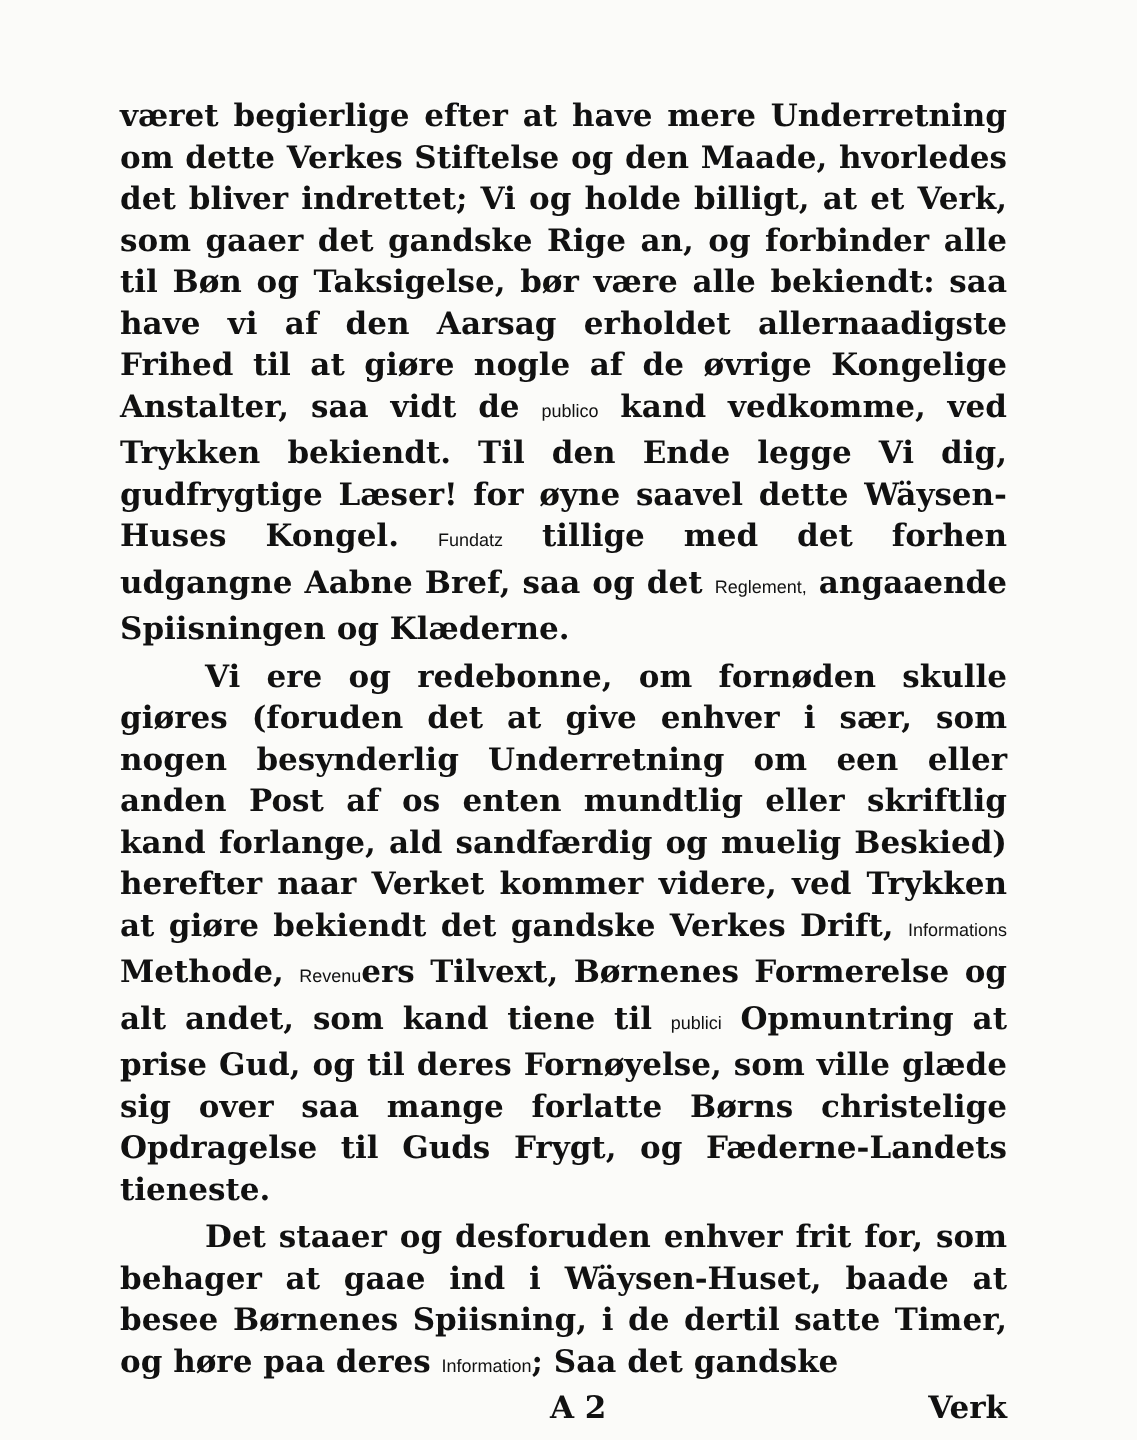været begierlige efter at have mere Underretning om dette Verkes Stiftelse og den Maade, hvorledes det bliver indrettet; Vi og holde billigt, at et Verk, som gaaer det gandske Rige an, og forbinder alle til Bøn og Taksigelse, bør være alle bekiendt: saa have vi af den Aarsag erholdet allernaadigste Frihed til at giøre nogle af de øvrige Kongelige Anstalter, saa vidt de publico kand vedkomme, ved Trykken bekiendt. Til den Ende legge Vi dig, gudfrygtige Læser! for øyne saavel dette Wäysen-Huses Kongel. Fundatz tillige med det forhen udgangne Aabne Bref, saa og det Reglement, angaaende Spiisningen og Klæderne.
Vi ere og redebonne, om fornøden skulle giøres (foruden det at give enhver i sær, som nogen besynderlig Underretning om een eller anden Post af os enten mundtlig eller skriftlig kand forlange, ald sandfærdig og muelig Beskied) herefter naar Verket kommer videre, ved Trykken at giøre bekiendt det gandske Verkes Drift, Informations Methode, Revenuers Tilvext, Børnenes Formerelse og alt andet, som kand tiene til publici Opmuntring at prise Gud, og til deres Fornøyelse, som ville glæde sig over saa mange forlatte Børns christelige Opdragelse til Guds Frygt, og Fæderne-Landets tieneste.
Det staaer og desforuden enhver frit for, som behager at gaae ind i Wäysen-Huset, baade at besee Børnenes Spiisning, i de dertil satte Timer, og høre paa deres Information; Saa det gandske
A 2 Verk